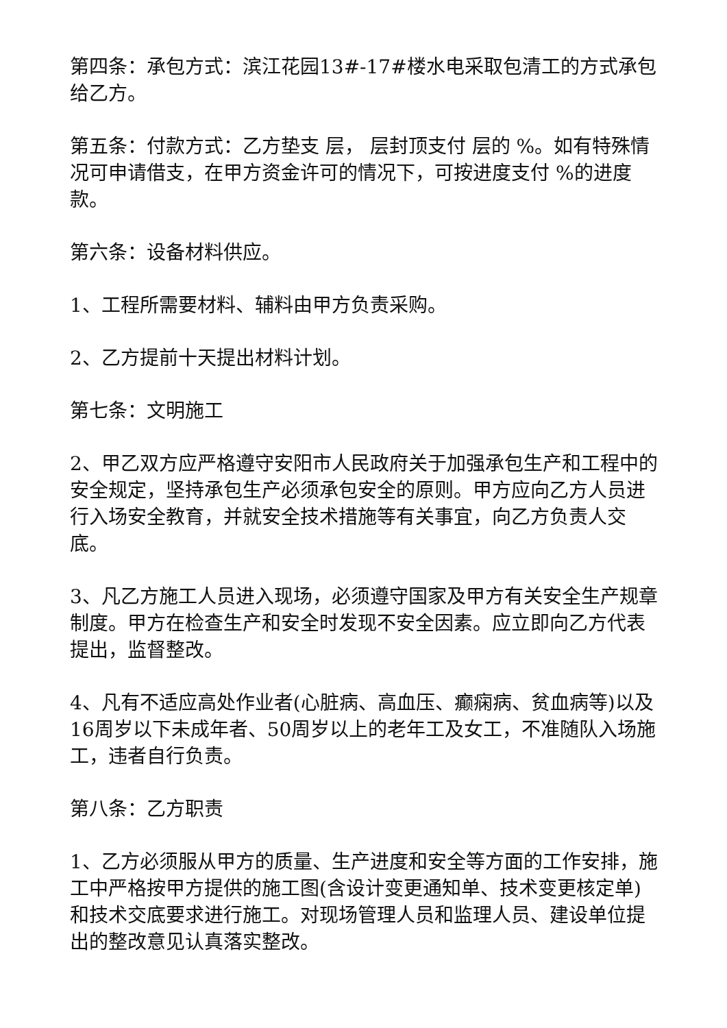第四条：承包方式：滨江花园13#-17#楼水电采取包清工的方式承包给乙方。
第五条：付款方式：乙方垫支 层， 层封顶支付 层的 %。如有特殊情况可申请借支，在甲方资金许可的情况下，可按进度支付 %的进度款。
第六条：设备材料供应。
1、工程所需要材料、辅料由甲方负责采购。
2、乙方提前十天提出材料计划。
第七条：文明施工
2、甲乙双方应严格遵守安阳市人民政府关于加强承包生产和工程中的安全规定，坚持承包生产必须承包安全的原则。甲方应向乙方人员进行入场安全教育，并就安全技术措施等有关事宜，向乙方负责人交底。
3、凡乙方施工人员进入现场，必须遵守国家及甲方有关安全生产规章制度。甲方在检查生产和安全时发现不安全因素。应立即向乙方代表提出，监督整改。
4、凡有不适应高处作业者(心脏病、高血压、癫痫病、贫血病等)以及16周岁以下未成年者、50周岁以上的老年工及女工，不准随队入场施工，违者自行负责。
第八条：乙方职责
1、乙方必须服从甲方的质量、生产进度和安全等方面的工作安排，施工中严格按甲方提供的施工图(含设计变更通知单、技术变更核定单)和技术交底要求进行施工。对现场管理人员和监理人员、建设单位提出的整改意见认真落实整改。